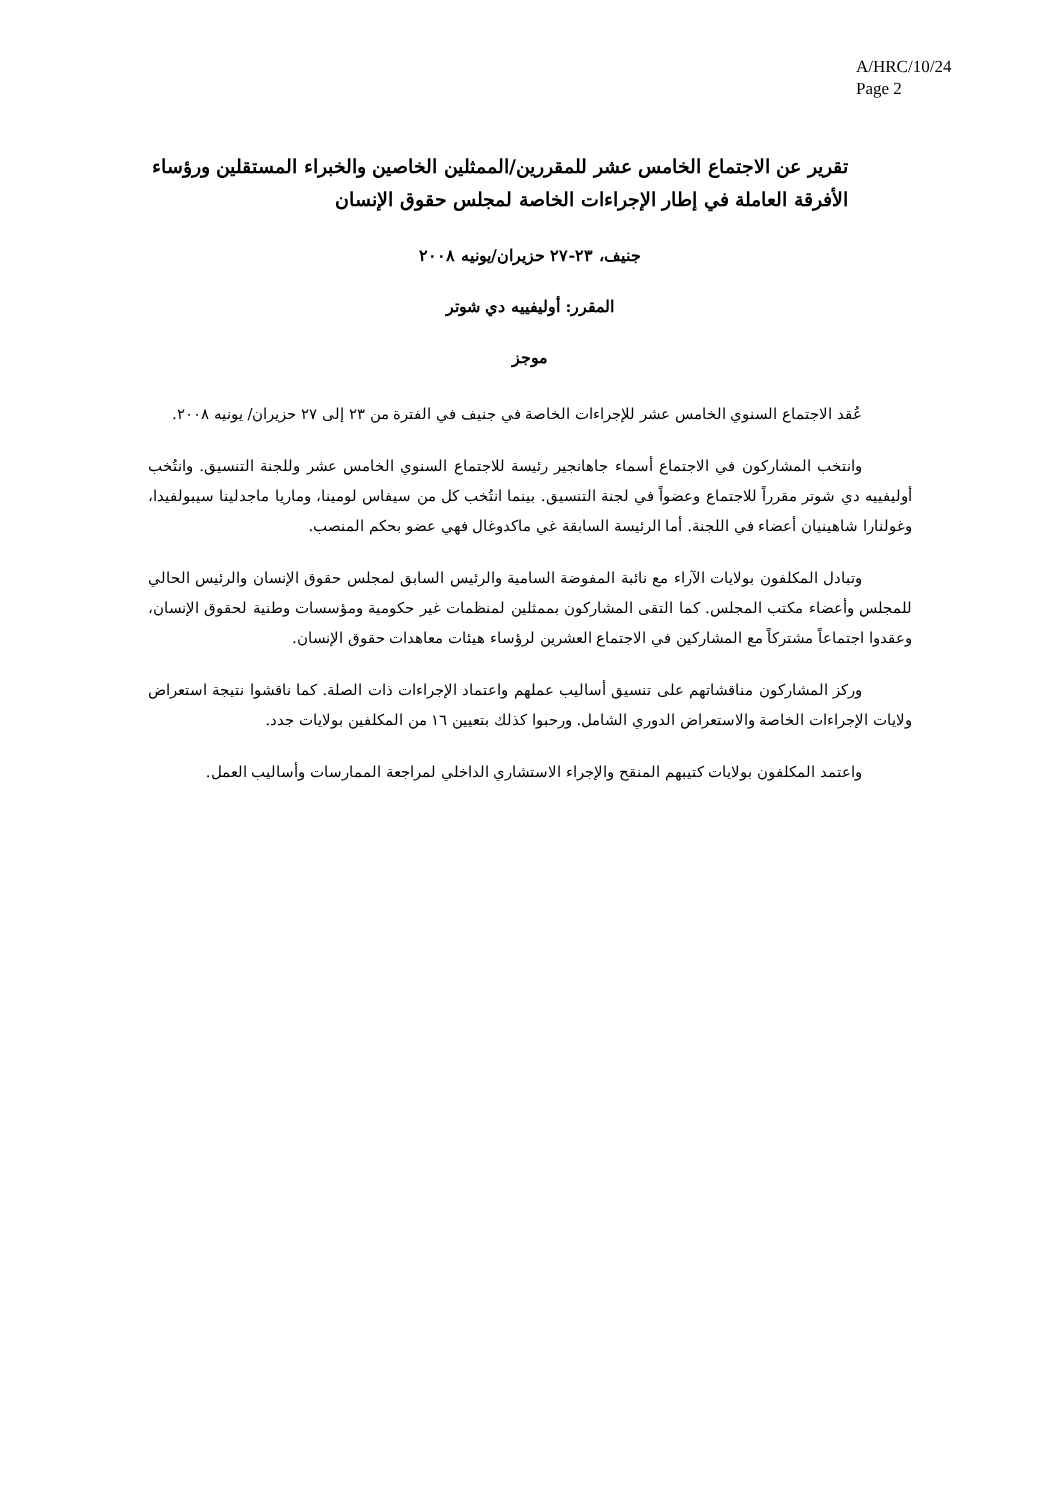A/HRC/10/24
Page 2
تقرير عن الاجتماع الخامس عشر للمقررين/الممثلين الخاصين والخبراء المستقلين ورؤساء الأفرقة العاملة في إطار الإجراءات الخاصة لمجلس حقوق الإنسان
جنيف، ٢٣-٢٧ حزيران/يونيه ٢٠٠٨
المقرر: أوليفييه دي شوتر
موجز
عُقد الاجتماع السنوي الخامس عشر للإجراءات الخاصة في جنيف في الفترة من ٢٣ إلى ٢٧ حزيران/ يونيه ٢٠٠٨.
وانتخب المشاركون في الاجتماع أسماء جاهانجير رئيسة للاجتماع السنوي الخامس عشر وللجنة التنسيق. وانتُخب أوليفييه دي شوتر مقرراً للاجتماع وعضواً في لجنة التنسيق. بينما انتُخب كل من سيفاس لومينا، وماريا ماجدلينا سيبولفيدا، وغولنارا شاهينيان أعضاء في اللجنة. أما الرئيسة السابقة غي ماكدوغال فهي عضو بحكم المنصب.
وتبادل المكلفون بولايات الآراء مع نائبة المفوضة السامية والرئيس السابق لمجلس حقوق الإنسان والرئيس الحالي للمجلس وأعضاء مكتب المجلس. كما التقى المشاركون بممثلين لمنظمات غير حكومية ومؤسسات وطنية لحقوق الإنسان، وعقدوا اجتماعاً مشتركاً مع المشاركين في الاجتماع العشرين لرؤساء هيئات معاهدات حقوق الإنسان.
وركز المشاركون مناقشاتهم على تنسيق أساليب عملهم واعتماد الإجراءات ذات الصلة. كما ناقشوا نتيجة استعراض ولايات الإجراءات الخاصة والاستعراض الدوري الشامل. ورحبوا كذلك بتعيين ١٦ من المكلفين بولايات جدد.
واعتمد المكلفون بولايات كتيبهم المنقح والإجراء الاستشاري الداخلي لمراجعة الممارسات وأساليب العمل.